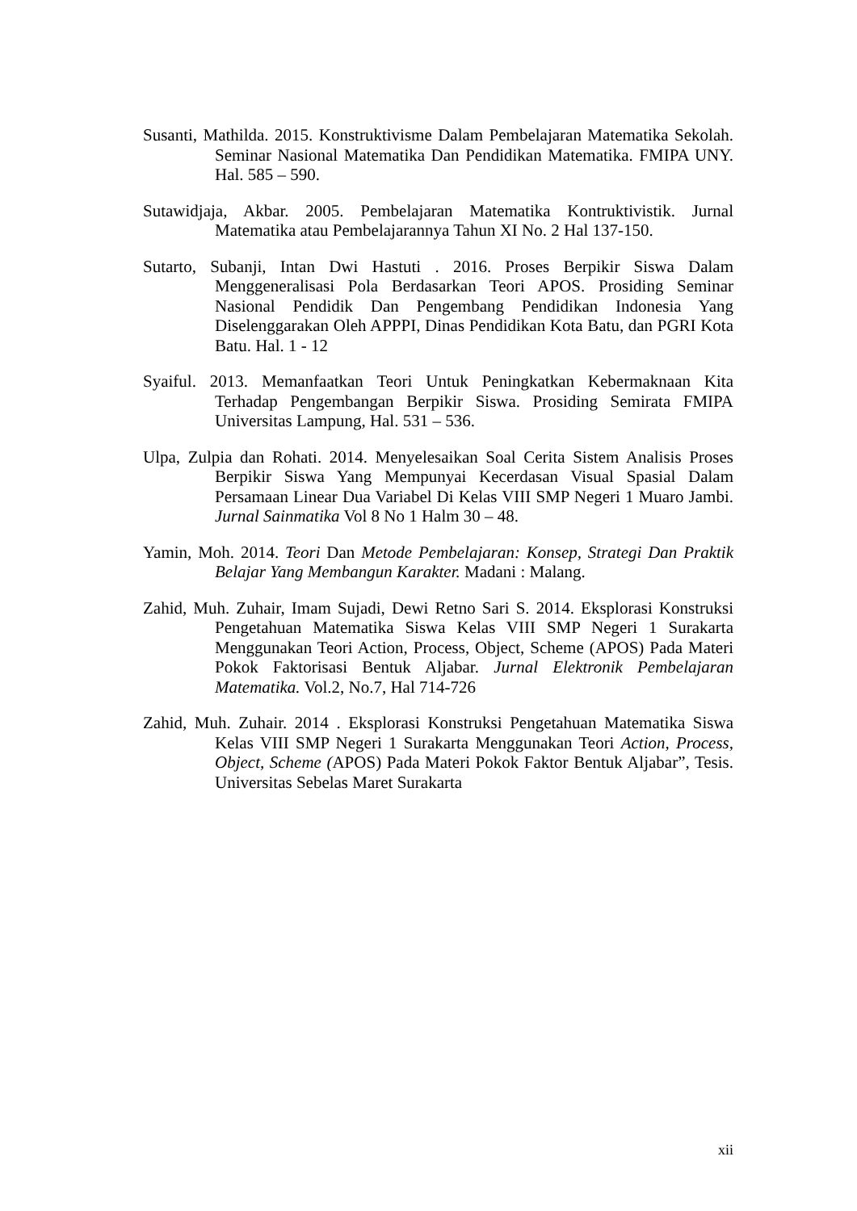Susanti, Mathilda. 2015. Konstruktivisme Dalam Pembelajaran Matematika Sekolah. Seminar Nasional Matematika Dan Pendidikan Matematika. FMIPA UNY. Hal. 585 – 590.
Sutawidjaja, Akbar. 2005. Pembelajaran Matematika Kontruktivistik. Jurnal Matematika atau Pembelajarannya Tahun XI No. 2 Hal 137-150.
Sutarto, Subanji, Intan Dwi Hastuti . 2016. Proses Berpikir Siswa Dalam Menggeneralisasi Pola Berdasarkan Teori APOS. Prosiding Seminar Nasional Pendidik Dan Pengembang Pendidikan Indonesia Yang Diselenggarakan Oleh APPPI, Dinas Pendidikan Kota Batu, dan PGRI Kota Batu. Hal. 1 - 12
Syaiful. 2013. Memanfaatkan Teori Untuk Peningkatkan Kebermaknaan Kita Terhadap Pengembangan Berpikir Siswa. Prosiding Semirata FMIPA Universitas Lampung, Hal. 531 – 536.
Ulpa, Zulpia dan Rohati. 2014. Menyelesaikan Soal Cerita Sistem Analisis Proses Berpikir Siswa Yang Mempunyai Kecerdasan Visual Spasial Dalam Persamaan Linear Dua Variabel Di Kelas VIII SMP Negeri 1 Muaro Jambi. Jurnal Sainmatika Vol 8 No 1 Halm 30 – 48.
Yamin, Moh. 2014. Teori Dan Metode Pembelajaran: Konsep, Strategi Dan Praktik Belajar Yang Membangun Karakter. Madani : Malang.
Zahid, Muh. Zuhair, Imam Sujadi, Dewi Retno Sari S. 2014. Eksplorasi Konstruksi Pengetahuan Matematika Siswa Kelas VIII SMP Negeri 1 Surakarta Menggunakan Teori Action, Process, Object, Scheme (APOS) Pada Materi Pokok Faktorisasi Bentuk Aljabar. Jurnal Elektronik Pembelajaran Matematika. Vol.2, No.7, Hal 714-726
Zahid, Muh. Zuhair. 2014 . Eksplorasi Konstruksi Pengetahuan Matematika Siswa Kelas VIII SMP Negeri 1 Surakarta Menggunakan Teori Action, Process, Object, Scheme (APOS) Pada Materi Pokok Faktor Bentuk Aljabar”, Tesis. Universitas Sebelas Maret Surakarta
xii